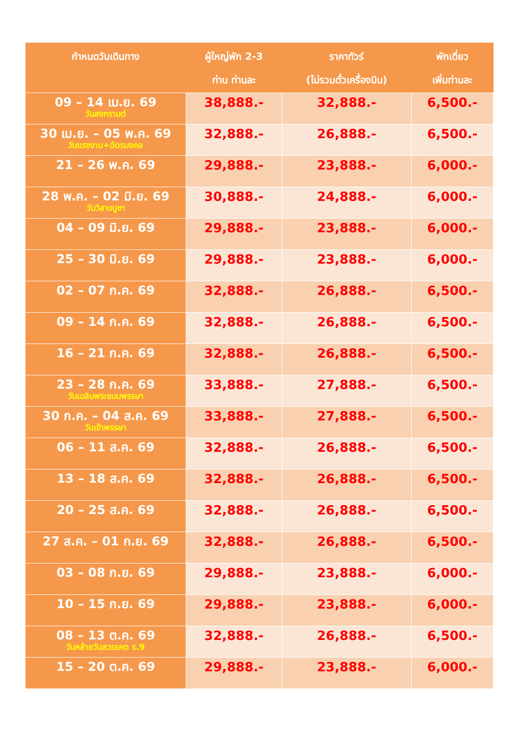| กำหนดวันเดินทาง | ผู้ใหญ่พัก 2-3 ท่าน ท่านละ | ราคาทัวร์ (ไม่รวมตั๋วเครื่องบิน) | พักเดี่ยว เพิ่มท่านละ |
| --- | --- | --- | --- |
| 09 – 14 เม.ย. 69 วันสงกรานต์ | 38,888.- | 32,888.- | 6,500.- |
| 30 เม.ย. – 05 พ.ค. 69 วันแรงงาน+ฉัตรมงคล | 32,888.- | 26,888.- | 6,500.- |
| 21 – 26 พ.ค. 69 | 29,888.- | 23,888.- | 6,000.- |
| 28 พ.ค. – 02 มิ.ย. 69 วันวิสาขบูชา | 30,888.- | 24,888.- | 6,000.- |
| 04 – 09 มิ.ย. 69 | 29,888.- | 23,888.- | 6,000.- |
| 25 – 30 มิ.ย. 69 | 29,888.- | 23,888.- | 6,000.- |
| 02 – 07 ก.ค. 69 | 32,888.- | 26,888.- | 6,500.- |
| 09 – 14 ก.ค. 69 | 32,888.- | 26,888.- | 6,500.- |
| 16 – 21 ก.ค. 69 | 32,888.- | 26,888.- | 6,500.- |
| 23 – 28 ก.ค. 69 วันเฉลิมพระชนมพรรษา | 33,888.- | 27,888.- | 6,500.- |
| 30 ก.ค. – 04 ส.ค. 69 วันเข้าพรรษา | 33,888.- | 27,888.- | 6,500.- |
| 06 – 11 ส.ค. 69 | 32,888.- | 26,888.- | 6,500.- |
| 13 – 18 ส.ค. 69 | 32,888.- | 26,888.- | 6,500.- |
| 20 – 25 ส.ค. 69 | 32,888.- | 26,888.- | 6,500.- |
| 27 ส.ค. – 01 ก.ย. 69 | 32,888.- | 26,888.- | 6,500.- |
| 03 – 08 ก.ย. 69 | 29,888.- | 23,888.- | 6,000.- |
| 10 – 15 ก.ย. 69 | 29,888.- | 23,888.- | 6,000.- |
| 08 – 13 ต.ค. 69 วันคล้ายวันสวรรคต ร.9 | 32,888.- | 26,888.- | 6,500.- |
| 15 – 20 ต.ค. 69 | 29,888.- | 23,888.- | 6,000.- |